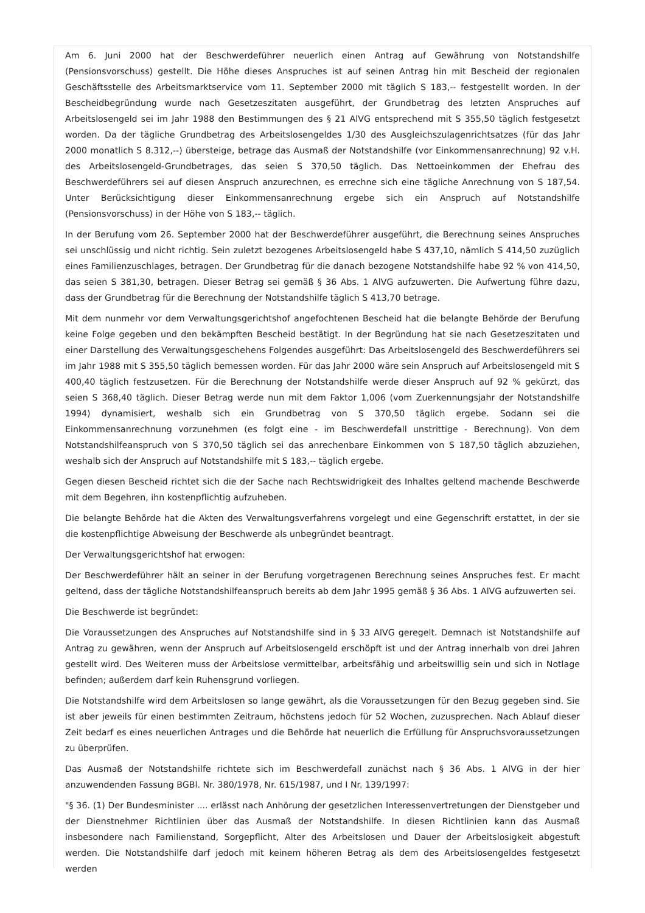Am 6. Juni 2000 hat der Beschwerdeführer neuerlich einen Antrag auf Gewährung von Notstandshilfe (Pensionsvorschuss) gestellt. Die Höhe dieses Anspruches ist auf seinen Antrag hin mit Bescheid der regionalen Geschäftsstelle des Arbeitsmarktservice vom 11. September 2000 mit täglich S 183,-- festgestellt worden. In der Bescheidbegründung wurde nach Gesetzeszitaten ausgeführt, der Grundbetrag des letzten Anspruches auf Arbeitslosengeld sei im Jahr 1988 den Bestimmungen des § 21 AlVG entsprechend mit S 355,50 täglich festgesetzt worden. Da der tägliche Grundbetrag des Arbeitslosengeldes 1/30 des Ausgleichszulagenrichtsatzes (für das Jahr 2000 monatlich S 8.312,--) übersteige, betrage das Ausmaß der Notstandshilfe (vor Einkommensanrechnung) 92 v.H. des Arbeitslosengeld-Grundbetrages, das seien S 370,50 täglich. Das Nettoeinkommen der Ehefrau des Beschwerdeführers sei auf diesen Anspruch anzurechnen, es errechne sich eine tägliche Anrechnung von S 187,54. Unter Berücksichtigung dieser Einkommensanrechnung ergebe sich ein Anspruch auf Notstandshilfe (Pensionsvorschuss) in der Höhe von S 183,-- täglich.
In der Berufung vom 26. September 2000 hat der Beschwerdeführer ausgeführt, die Berechnung seines Anspruches sei unschlüssig und nicht richtig. Sein zuletzt bezogenes Arbeitslosengeld habe S 437,10, nämlich S 414,50 zuzüglich eines Familienzuschlages, betragen. Der Grundbetrag für die danach bezogene Notstandshilfe habe 92 % von 414,50, das seien S 381,30, betragen. Dieser Betrag sei gemäß § 36 Abs. 1 AlVG aufzuwerten. Die Aufwertung führe dazu, dass der Grundbetrag für die Berechnung der Notstandshilfe täglich S 413,70 betrage.
Mit dem nunmehr vor dem Verwaltungsgerichtshof angefochtenen Bescheid hat die belangte Behörde der Berufung keine Folge gegeben und den bekämpften Bescheid bestätigt. In der Begründung hat sie nach Gesetzeszitaten und einer Darstellung des Verwaltungsgeschehens Folgendes ausgeführt: Das Arbeitslosengeld des Beschwerdeführers sei im Jahr 1988 mit S 355,50 täglich bemessen worden. Für das Jahr 2000 wäre sein Anspruch auf Arbeitslosengeld mit S 400,40 täglich festzusetzen. Für die Berechnung der Notstandshilfe werde dieser Anspruch auf 92 % gekürzt, das seien S 368,40 täglich. Dieser Betrag werde nun mit dem Faktor 1,006 (vom Zuerkennungsjahr der Notstandshilfe 1994) dynamisiert, weshalb sich ein Grundbetrag von S 370,50 täglich ergebe. Sodann sei die Einkommensanrechnung vorzunehmen (es folgt eine - im Beschwerdefall unstrittige - Berechnung). Von dem Notstandshilfeanspruch von S 370,50 täglich sei das anrechenbare Einkommen von S 187,50 täglich abzuziehen, weshalb sich der Anspruch auf Notstandshilfe mit S 183,-- täglich ergebe.
Gegen diesen Bescheid richtet sich die der Sache nach Rechtswidrigkeit des Inhaltes geltend machende Beschwerde mit dem Begehren, ihn kostenpflichtig aufzuheben.
Die belangte Behörde hat die Akten des Verwaltungsverfahrens vorgelegt und eine Gegenschrift erstattet, in der sie die kostenpflichtige Abweisung der Beschwerde als unbegründet beantragt.
Der Verwaltungsgerichtshof hat erwogen:
Der Beschwerdeführer hält an seiner in der Berufung vorgetragenen Berechnung seines Anspruches fest. Er macht geltend, dass der tägliche Notstandshilfeanspruch bereits ab dem Jahr 1995 gemäß § 36 Abs. 1 AlVG aufzuwerten sei.
Die Beschwerde ist begründet:
Die Voraussetzungen des Anspruches auf Notstandshilfe sind in § 33 AlVG geregelt. Demnach ist Notstandshilfe auf Antrag zu gewähren, wenn der Anspruch auf Arbeitslosengeld erschöpft ist und der Antrag innerhalb von drei Jahren gestellt wird. Des Weiteren muss der Arbeitslose vermittelbar, arbeitsfähig und arbeitswillig sein und sich in Notlage befinden; außerdem darf kein Ruhensgrund vorliegen.
Die Notstandshilfe wird dem Arbeitslosen so lange gewährt, als die Voraussetzungen für den Bezug gegeben sind. Sie ist aber jeweils für einen bestimmten Zeitraum, höchstens jedoch für 52 Wochen, zuzusprechen. Nach Ablauf dieser Zeit bedarf es eines neuerlichen Antrages und die Behörde hat neuerlich die Erfüllung für Anspruchsvoraussetzungen zu überprüfen.
Das Ausmaß der Notstandshilfe richtete sich im Beschwerdefall zunächst nach § 36 Abs. 1 AlVG in der hier anzuwendenden Fassung BGBl. Nr. 380/1978, Nr. 615/1987, und I Nr. 139/1997:
"§ 36. (1) Der Bundesminister .... erlässt nach Anhörung der gesetzlichen Interessenvertretungen der Dienstgeber und der Dienstnehmer Richtlinien über das Ausmaß der Notstandshilfe. In diesen Richtlinien kann das Ausmaß insbesondere nach Familienstand, Sorgepflicht, Alter des Arbeitslosen und Dauer der Arbeitslosigkeit abgestuft werden. Die Notstandshilfe darf jedoch mit keinem höheren Betrag als dem des Arbeitslosengeldes festgesetzt werden